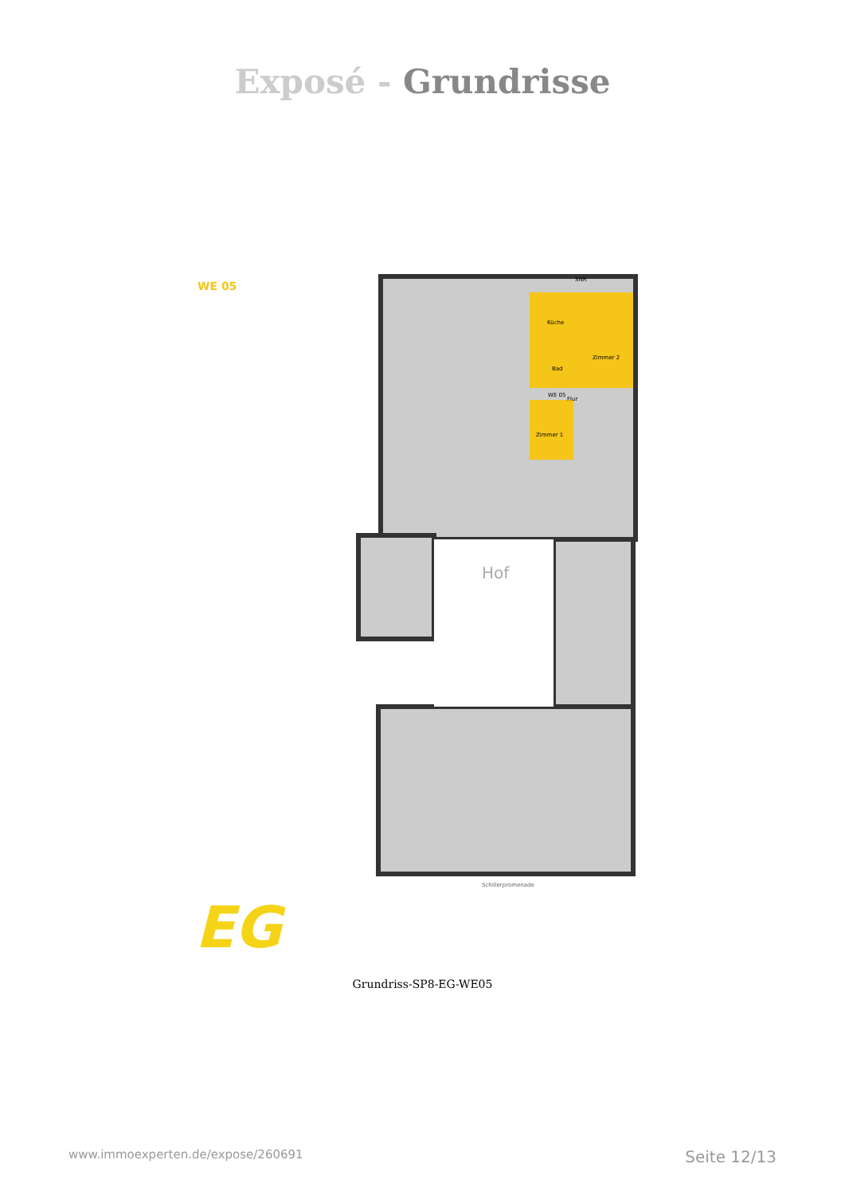Exposé - Grundrisse
WE 05 SNR
Küche
Zimmer 2
Bad
WE 05
Flur
Zimmer 1
Hof
Schillerpromenade
EG
Grundriss-SP8-EG-WE05
www.immoexperten.de/expose/260691 Seite 12/13